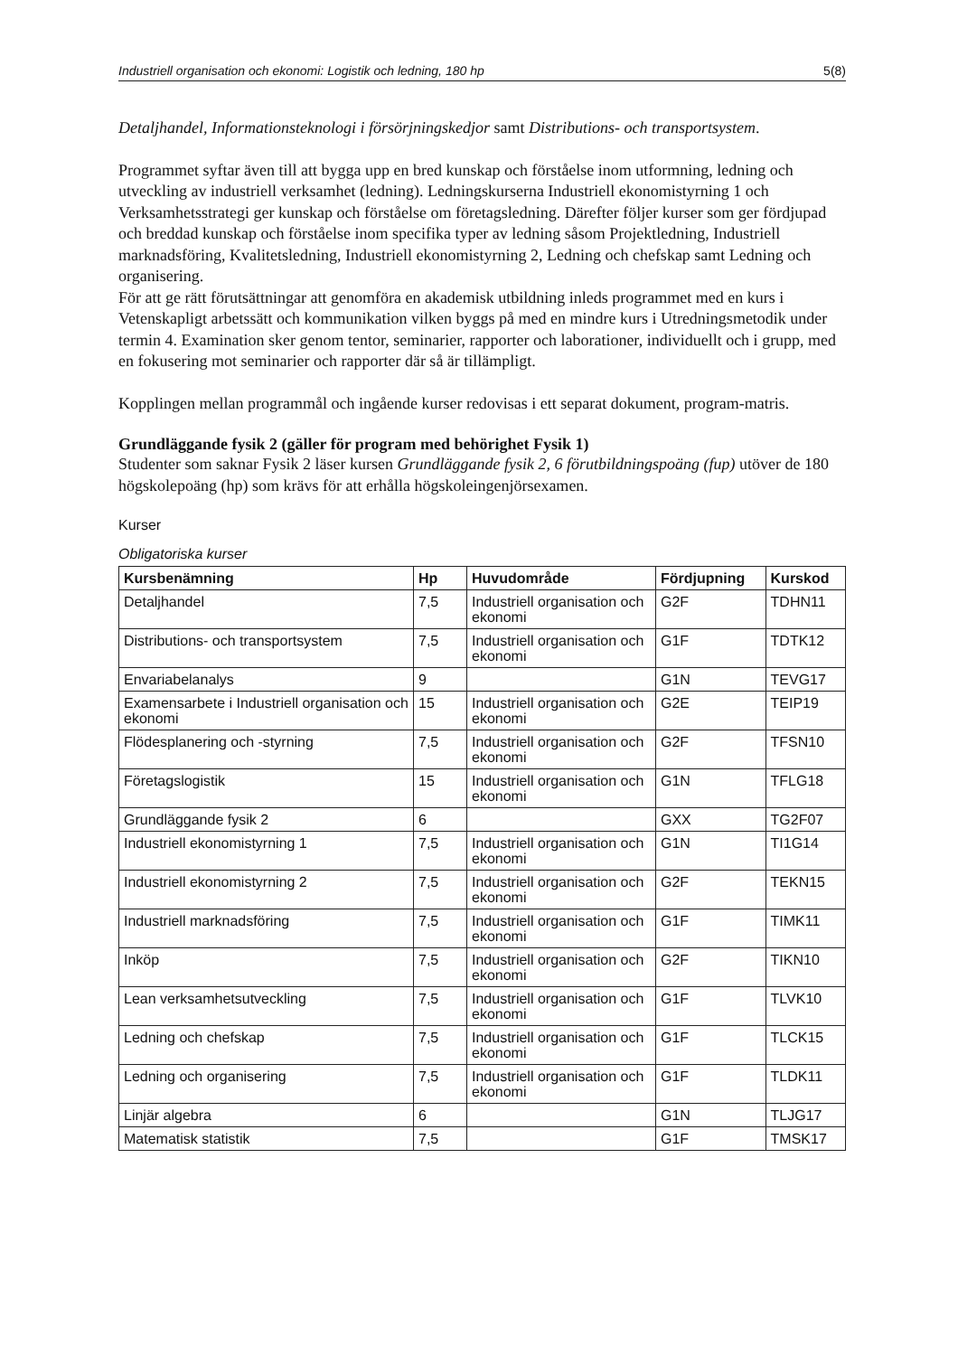Industriell organisation och ekonomi: Logistik och ledning, 180 hp 5(8)
Detaljhandel, Informationsteknologi i försörjningskedjor samt Distributions- och transportsystem.
Programmet syftar även till att bygga upp en bred kunskap och förståelse inom utformning, ledning och utveckling av industriell verksamhet (ledning). Ledningskurserna Industriell ekonomistyrning 1 och Verksamhetsstrategi ger kunskap och förståelse om företagsledning. Därefter följer kurser som ger fördjupad och breddad kunskap och förståelse inom specifika typer av ledning såsom Projektledning, Industriell marknadsföring, Kvalitetsledning, Industriell ekonomistyrning 2, Ledning och chefskap samt Ledning och organisering.
För att ge rätt förutsättningar att genomföra en akademisk utbildning inleds programmet med en kurs i Vetenskapligt arbetssätt och kommunikation vilken byggs på med en mindre kurs i Utredningsmetodik under termin 4. Examination sker genom tentor, seminarier, rapporter och laborationer, individuellt och i grupp, med en fokusering mot seminarier och rapporter där så är tillämpligt.
Kopplingen mellan programmål och ingående kurser redovisas i ett separat dokument, program-matris.
Grundläggande fysik 2 (gäller för program med behörighet Fysik 1)
Studenter som saknar Fysik 2 läser kursen Grundläggande fysik 2, 6 förutbildningspoäng (fup) utöver de 180 högskolepoäng (hp) som krävs för att erhålla högskoleingenjörsexamen.
Kurser
Obligatoriska kurser
| Kursbenämning | Hp | Huvudområde | Fördjupning | Kurskod |
| --- | --- | --- | --- | --- |
| Detaljhandel | 7,5 | Industriell organisation och ekonomi | G2F | TDHN11 |
| Distributions- och transportsystem | 7,5 | Industriell organisation och ekonomi | G1F | TDTK12 |
| Envariabelanalys | 9 | | G1N | TEVG17 |
| Examensarbete i Industriell organisation och ekonomi | 15 | Industriell organisation och ekonomi | G2E | TEIP19 |
| Flödesplanering och -styrning | 7,5 | Industriell organisation och ekonomi | G2F | TFSN10 |
| Företagslogistik | 15 | Industriell organisation och ekonomi | G1N | TFLG18 |
| Grundläggande fysik 2 | 6 | | GXX | TG2F07 |
| Industriell ekonomistyrning 1 | 7,5 | Industriell organisation och ekonomi | G1N | TI1G14 |
| Industriell ekonomistyrning 2 | 7,5 | Industriell organisation och ekonomi | G2F | TEKN15 |
| Industriell marknadsföring | 7,5 | Industriell organisation och ekonomi | G1F | TIMK11 |
| Inköp | 7,5 | Industriell organisation och ekonomi | G2F | TIKN10 |
| Lean verksamhetsutveckling | 7,5 | Industriell organisation och ekonomi | G1F | TLVK10 |
| Ledning och chefskap | 7,5 | Industriell organisation och ekonomi | G1F | TLCK15 |
| Ledning och organisering | 7,5 | Industriell organisation och ekonomi | G1F | TLDK11 |
| Linjär algebra | 6 | | G1N | TLJG17 |
| Matematisk statistik | 7,5 | | G1F | TMSK17 |